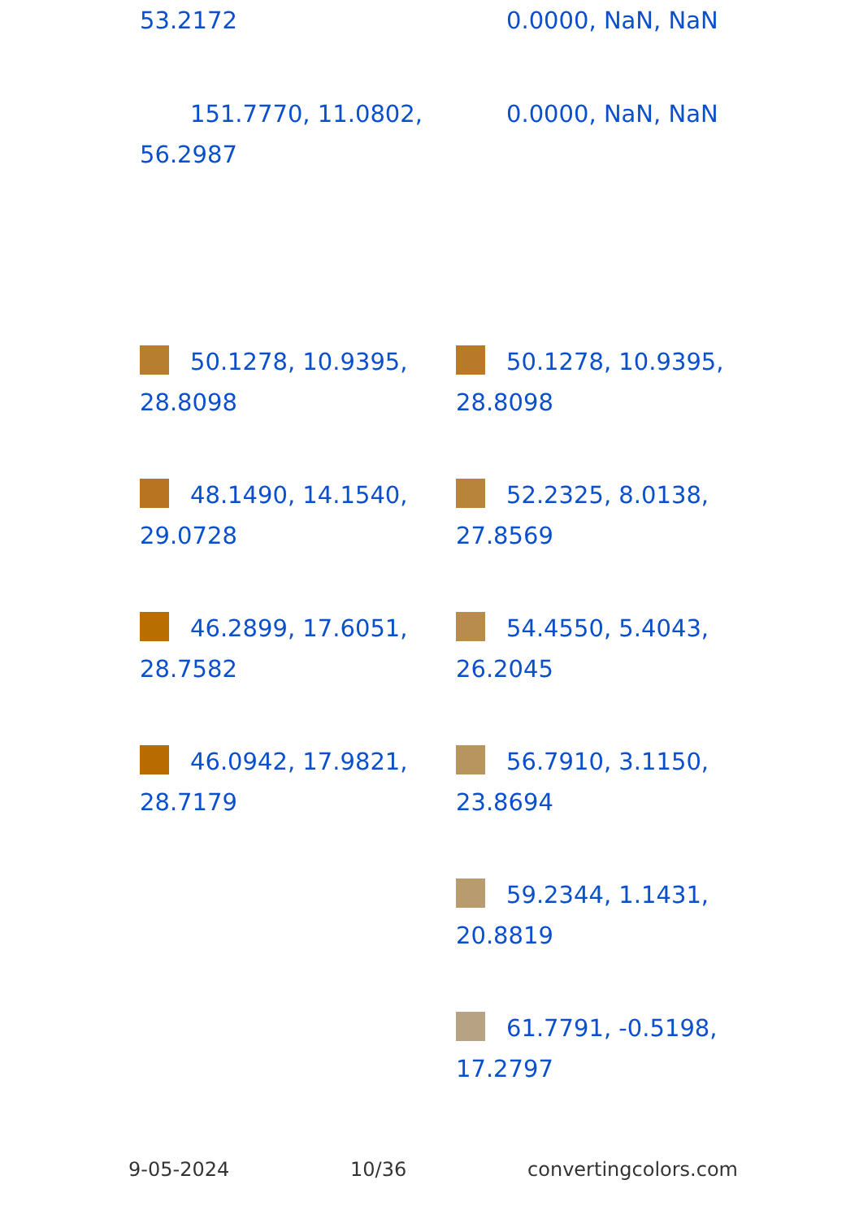53.2172
151.7770, 11.0802, 56.2987
50.1278, 10.9395, 28.8098
48.1490, 14.1540, 29.0728
46.2899, 17.6051, 28.7582
46.0942, 17.9821, 28.7179
0.0000, NaN, NaN
0.0000, NaN, NaN
50.1278, 10.9395, 28.8098
52.2325, 8.0138, 27.8569
54.4550, 5.4043, 26.2045
56.7910, 3.1150, 23.8694
59.2344, 1.1431, 20.8819
61.7791, -0.5198, 17.2797
9-05-2024 10/36 convertingcolors.com